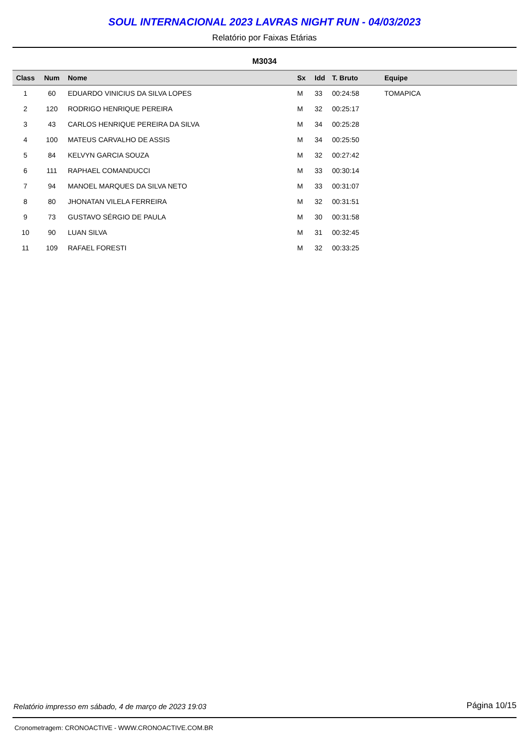SOUL INTERNACIONAL 2023 LAVRAS NIGHT RUN - 04/03/2023
Relatório por Faixas Etárias
M3034
| Class | Num | Nome | Sx | Idd | T. Bruto | Equipe |
| --- | --- | --- | --- | --- | --- | --- |
| 1 | 60 | EDUARDO VINICIUS DA SILVA LOPES | M | 33 | 00:24:58 | TOMAPICA |
| 2 | 120 | RODRIGO HENRIQUE PEREIRA | M | 32 | 00:25:17 | |
| 3 | 43 | CARLOS HENRIQUE PEREIRA DA SILVA | M | 34 | 00:25:28 | |
| 4 | 100 | MATEUS CARVALHO DE ASSIS | M | 34 | 00:25:50 | |
| 5 | 84 | KELVYN GARCIA SOUZA | M | 32 | 00:27:42 | |
| 6 | 111 | RAPHAEL COMANDUCCI | M | 33 | 00:30:14 | |
| 7 | 94 | MANOEL MARQUES DA SILVA NETO | M | 33 | 00:31:07 | |
| 8 | 80 | JHONATAN VILELA FERREIRA | M | 32 | 00:31:51 | |
| 9 | 73 | GUSTAVO SÉRGIO DE PAULA | M | 30 | 00:31:58 | |
| 10 | 90 | LUAN SILVA | M | 31 | 00:32:45 | |
| 11 | 109 | RAFAEL FORESTI | M | 32 | 00:33:25 | |
Relatório impresso em sábado, 4 de março de 2023 19:03 Página 10/15
Cronometragem: CRONOACTIVE - WWW.CRONOACTIVE.COM.BR